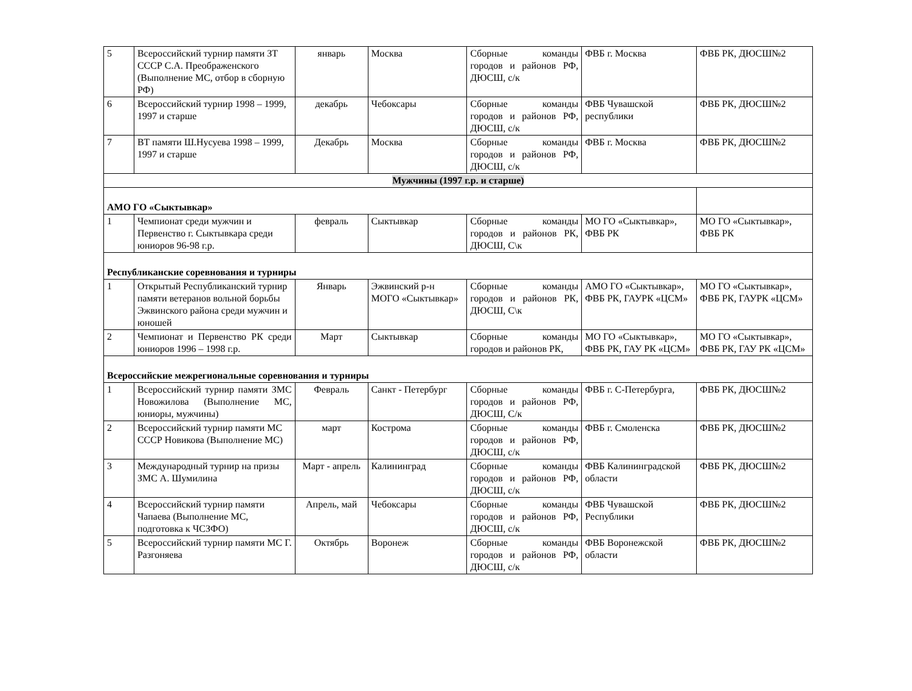| 5 | Всероссийский турнир памяти ЗТ СССР С.А. Преображенского (Выполнение МС, отбор в сборную РФ) | январь | Москва | Сборные команды городов и районов РФ, ДЮСШ, с/к | ФВБ г. Москва | ФВБ РК, ДЮСШ№2 |
| 6 | Всероссийский турнир 1998 – 1999, 1997 и старше | декабрь | Чебоксары | Сборные команды городов и районов РФ, ДЮСШ, с/к | ФВБ Чувашской республики | ФВБ РК, ДЮСШ№2 |
| 7 | ВТ памяти Ш.Нусуева 1998 – 1999, 1997 и старше | Декабрь | Москва | Сборные команды городов и районов РФ, ДЮСШ, с/к | ФВБ г. Москва | ФВБ РК, ДЮСШ№2 |
| Мужчины (1997 г.р. и старше) | | | | | | |
| АМО ГО «Сыктывкар» | | | | | | |
| 1 | Чемпионат среди мужчин и Первенство г. Сыктывкара среди юниоров 96-98 г.р. | февраль | Сыктывкар | Сборные команды городов и районов РК, ДЮСШ, С\к | МО ГО «Сыктывкар», ФВБ РК | МО ГО «Сыктывкар», ФВБ РК |
| Республиканские соревнования и турниры | | | | | | |
| 1 | Открытый Республиканский турнир памяти ветеранов вольной борьбы Эжвинского района среди мужчин и юношей | Январь | Эжвинский р-н МОГО «Сыктывкар» | Сборные команды городов и районов РК, ДЮСШ, С\к | АМО ГО «Сыктывкар», ФВБ РК, ГАУРК «ЦСМ» | МО ГО «Сыктывкар», ФВБ РК, ГАУРК «ЦСМ» |
| 2 | Чемпионат и Первенство РК среди юниоров 1996 – 1998 г.р. | Март | Сыктывкар | Сборные команды городов и районов РК, | МО ГО «Сыктывкар», ФВБ РК, ГАУ РК «ЦСМ» | МО ГО «Сыктывкар», ФВБ РК, ГАУ РК «ЦСМ» |
| Всероссийские межрегиональные соревнования и турниры | | | | | | |
| 1 | Всероссийский турнир памяти ЗМС Новожилова (Выполнение МС, юниоры, мужчины) | Февраль | Санкт - Петербург | Сборные команды городов и районов РФ, ДЮСШ, С/к | ФВБ г. С-Петербурга, | ФВБ РК, ДЮСШ№2 |
| 2 | Всероссийский турнир памяти МС СССР Новикова (Выполнение МС) | март | Кострома | Сборные команды городов и районов РФ, ДЮСШ, с/к | ФВБ г. Смоленска | ФВБ РК, ДЮСШ№2 |
| 3 | Международный турнир на призы ЗМС А. Шумилина | Март - апрель | Калининград | Сборные команды городов и районов РФ, ДЮСШ, с/к | ФВБ Калининградской области | ФВБ РК, ДЮСШ№2 |
| 4 | Всероссийский турнир памяти Чапаева (Выполнение МС, подготовка к ЧСЗФО) | Апрель, май | Чебоксары | Сборные команды городов и районов РФ, ДЮСШ, с/к | ФВБ Чувашской Республики | ФВБ РК, ДЮСШ№2 |
| 5 | Всероссийский турнир памяти МС Г. Разгоняева | Октябрь | Воронеж | Сборные команды городов и районов РФ, ДЮСШ, с/к | ФВБ Воронежской области | ФВБ РК, ДЮСШ№2 |